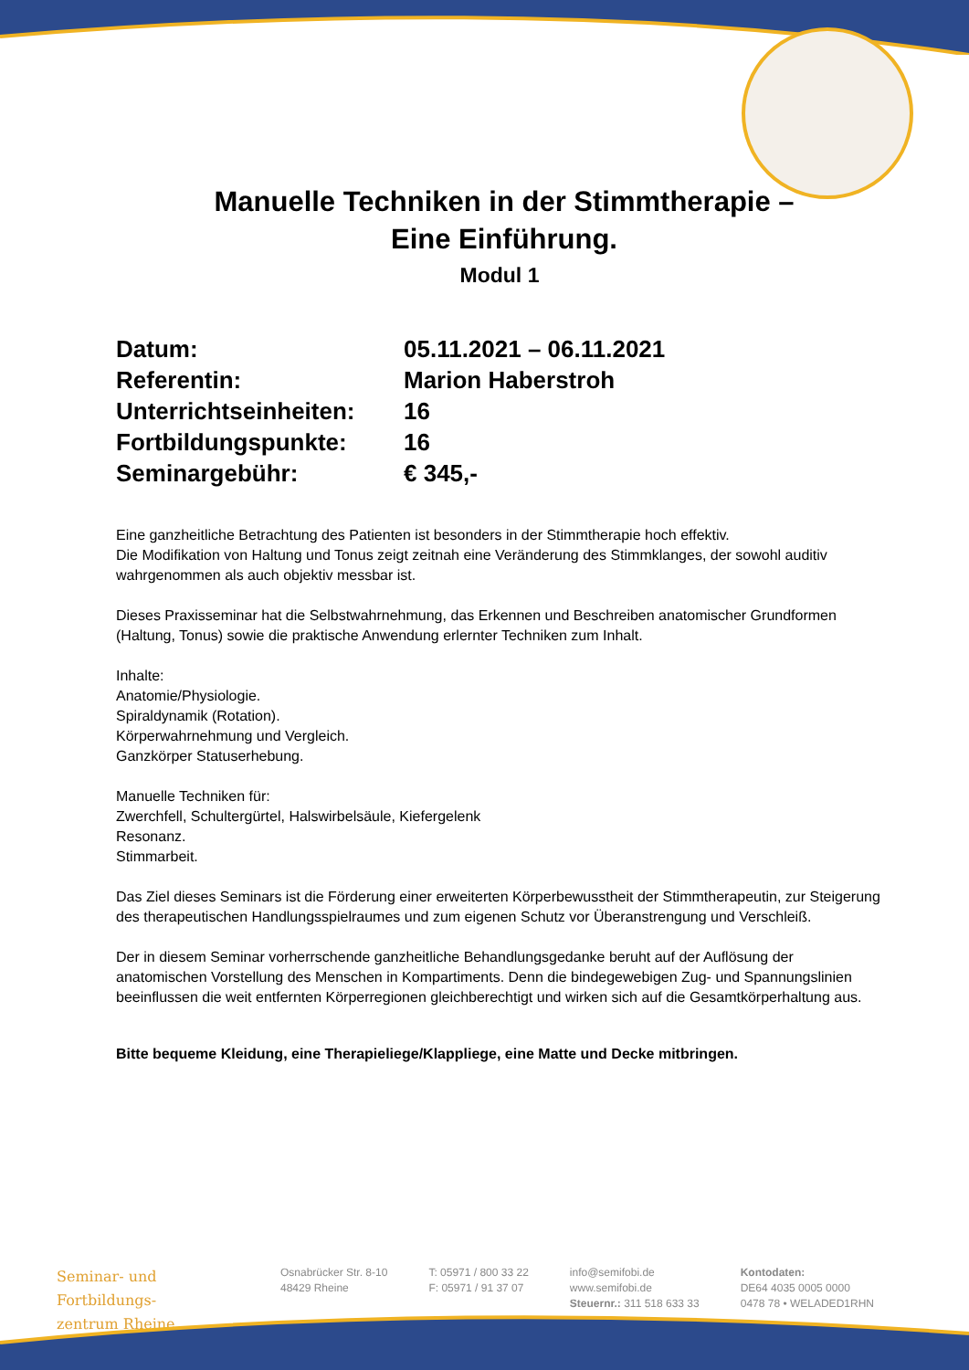Manuelle Techniken in der Stimmtherapie –
Eine Einführung.
Modul 1
Datum: 05.11.2021 – 06.11.2021
Referentin: Marion Haberstroh
Unterrichtseinheiten: 16
Fortbildungspunkte: 16
Seminargebühr: € 345,-
Eine ganzheitliche Betrachtung des Patienten ist besonders in der Stimmtherapie hoch effektiv.
Die Modifikation von Haltung und Tonus zeigt zeitnah eine Veränderung des Stimmklanges, der sowohl auditiv wahrgenommen als auch objektiv messbar ist.
Dieses Praxisseminar hat die Selbstwahrnehmung, das Erkennen und Beschreiben anatomischer Grundformen (Haltung, Tonus) sowie die praktische Anwendung erlernter Techniken zum Inhalt.
Inhalte:
Anatomie/Physiologie.
Spiraldynamik (Rotation).
Körperwahrnehmung und Vergleich.
Ganzkörper Statuserhebung.
Manuelle Techniken für:
Zwerchfell, Schultergürtel, Halswirbelsäule, Kiefergelenk
Resonanz.
Stimmarbeit.
Das Ziel dieses Seminars ist die Förderung einer erweiterten Körperbewusstheit der Stimmtherapeutin, zur Steigerung des therapeutischen Handlungsspielraumes und zum eigenen Schutz vor Überanstrengung und Verschleiß.
Der in diesem Seminar vorherrschende ganzheitliche Behandlungsgedanke beruht auf der Auflösung der anatomischen Vorstellung des Menschen in Kompartiments. Denn die bindegewebigen Zug- und Spannungslinien beeinflussen die weit entfernten Körperregionen gleichberechtigt und wirken sich auf die Gesamtkörperhaltung aus.
Bitte bequeme Kleidung, eine Therapieliege/Klappliege, eine Matte und Decke mitbringen.
Seminar- und Fortbildungs-
zentrum Rheine
Osnabrücker Str. 8-10
48429 Rheine
T: 05971 / 800 33 22
F: 05971 / 91 37 07
info@semifobi.de
www.semifobi.de
Steuernr.: 311 518 633 33
Kontodaten:
DE64 4035 0005 0000
0478 78 • WELADED1RHN